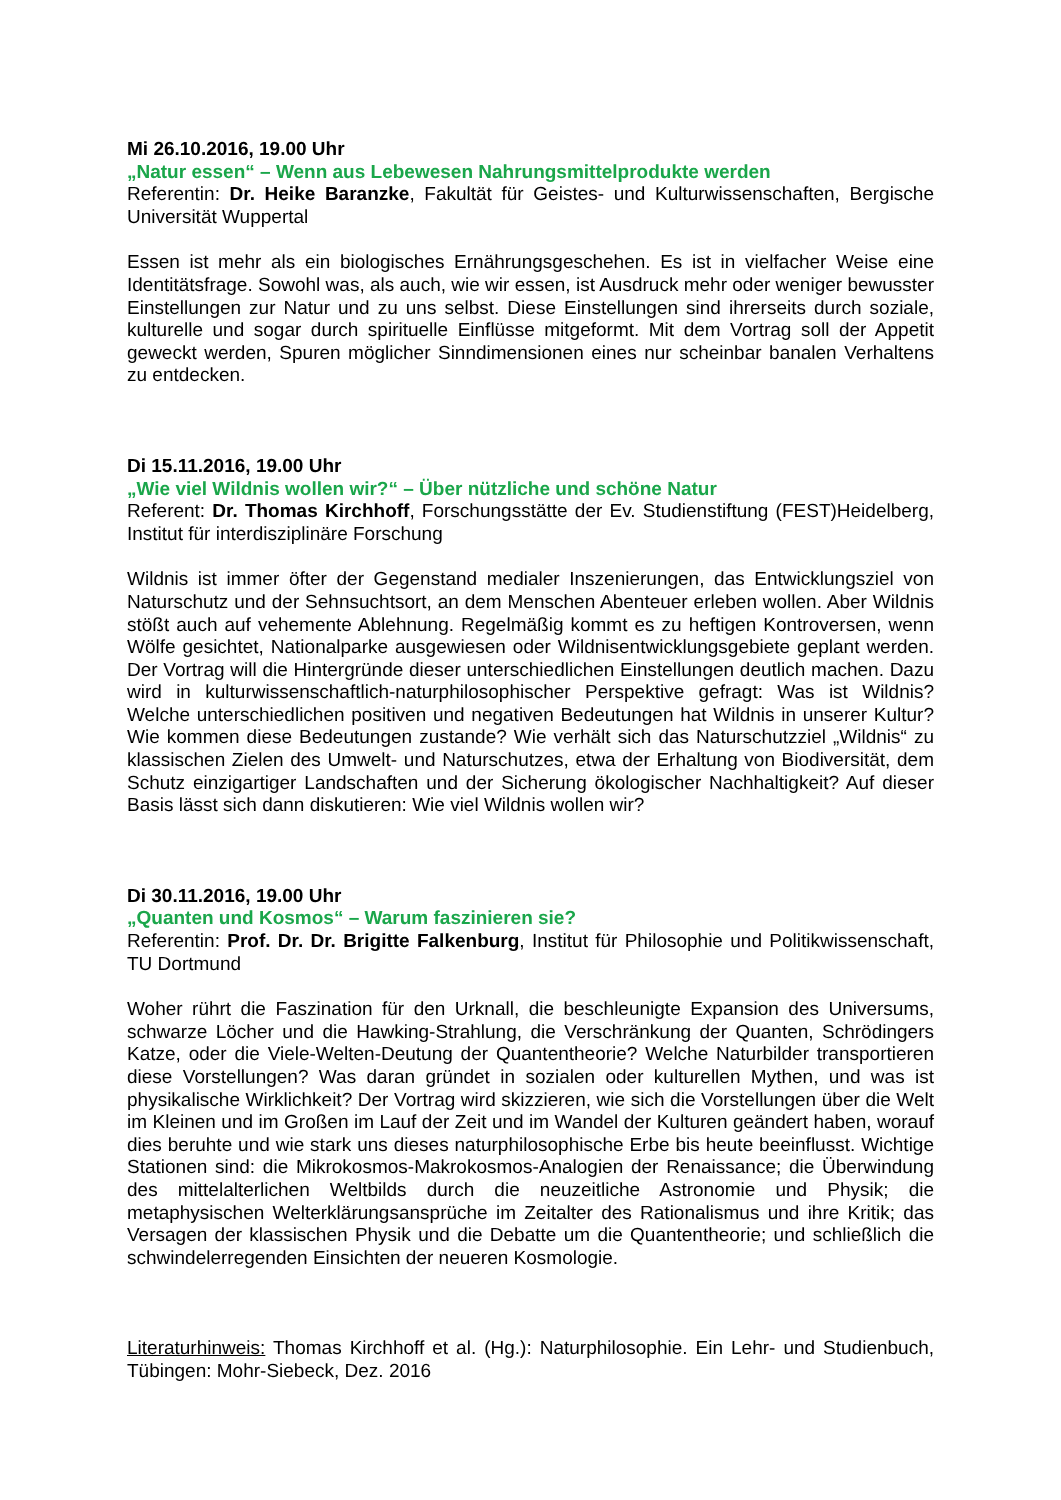Mi 26.10.2016, 19.00 Uhr
„Natur essen“ – Wenn aus Lebewesen Nahrungsmittelprodukte werden
Referentin: Dr. Heike Baranzke, Fakultät für Geistes- und Kulturwissenschaften, Bergische Universität Wuppertal
Essen ist mehr als ein biologisches Ernährungsgeschehen. Es ist in vielfacher Weise eine Identitätsfrage. Sowohl was, als auch, wie wir essen, ist Ausdruck mehr oder weniger bewusster Einstellungen zur Natur und zu uns selbst. Diese Einstellungen sind ihrerseits durch soziale, kulturelle und sogar durch spirituelle Einflüsse mitgeformt. Mit dem Vortrag soll der Appetit geweckt werden, Spuren möglicher Sinndimensionen eines nur scheinbar banalen Verhaltens zu entdecken.
Di 15.11.2016, 19.00 Uhr
„Wie viel Wildnis wollen wir?“ – Über nützliche und schöne Natur
Referent: Dr. Thomas Kirchhoff, Forschungsstätte der Ev. Studienstiftung (FEST)Heidelberg, Institut für interdisziplinäre Forschung
Wildnis ist immer öfter der Gegenstand medialer Inszenierungen, das Entwicklungsziel von Naturschutz und der Sehnsuchtsort, an dem Menschen Abenteuer erleben wollen. Aber Wildnis stößt auch auf vehemente Ablehnung. Regelmäßig kommt es zu heftigen Kontroversen, wenn Wölfe gesichtet, Nationalparke ausgewiesen oder Wildnisentwicklungsgebiete geplant werden. Der Vortrag will die Hintergründe dieser unterschiedlichen Einstellungen deutlich machen. Dazu wird in kulturwissenschaftlich-naturphilosophischer Perspektive gefragt: Was ist Wildnis? Welche unterschiedlichen positiven und negativen Bedeutungen hat Wildnis in unserer Kultur? Wie kommen diese Bedeutungen zustande? Wie verhält sich das Naturschutzziel „Wildnis“ zu klassischen Zielen des Umwelt- und Naturschutzes, etwa der Erhaltung von Biodiversität, dem Schutz einzigartiger Landschaften und der Sicherung ökologischer Nachhaltigkeit? Auf dieser Basis lässt sich dann diskutieren: Wie viel Wildnis wollen wir?
Di 30.11.2016, 19.00 Uhr
„Quanten und Kosmos“ – Warum faszinieren sie?
Referentin: Prof. Dr. Dr. Brigitte Falkenburg, Institut für Philosophie und Politikwissenschaft, TU Dortmund
Woher rührt die Faszination für den Urknall, die beschleunigte Expansion des Universums, schwarze Löcher und die Hawking-Strahlung, die Verschränkung der Quanten, Schrödingers Katze, oder die Viele-Welten-Deutung der Quantentheorie? Welche Naturbilder transportieren diese Vorstellungen? Was daran gründet in sozialen oder kulturellen Mythen, und was ist physikalische Wirklichkeit? Der Vortrag wird skizzieren, wie sich die Vorstellungen über die Welt im Kleinen und im Großen im Lauf der Zeit und im Wandel der Kulturen geändert haben, worauf dies beruhte und wie stark uns dieses naturphilosophische Erbe bis heute beeinflusst. Wichtige Stationen sind: die Mikrokosmos-Makrokosmos-Analogien der Renaissance; die Überwindung des mittelalterlichen Weltbilds durch die neuzeitliche Astronomie und Physik; die metaphysischen Welterklärungsansprüche im Zeitalter des Rationalismus und ihre Kritik; das Versagen der klassischen Physik und die Debatte um die Quantentheorie; und schließlich die schwindelerregenden Einsichten der neueren Kosmologie.
Literaturhinweis: Thomas Kirchhoff et al. (Hg.): Naturphilosophie. Ein Lehr- und Studienbuch, Tübingen: Mohr-Siebeck, Dez. 2016